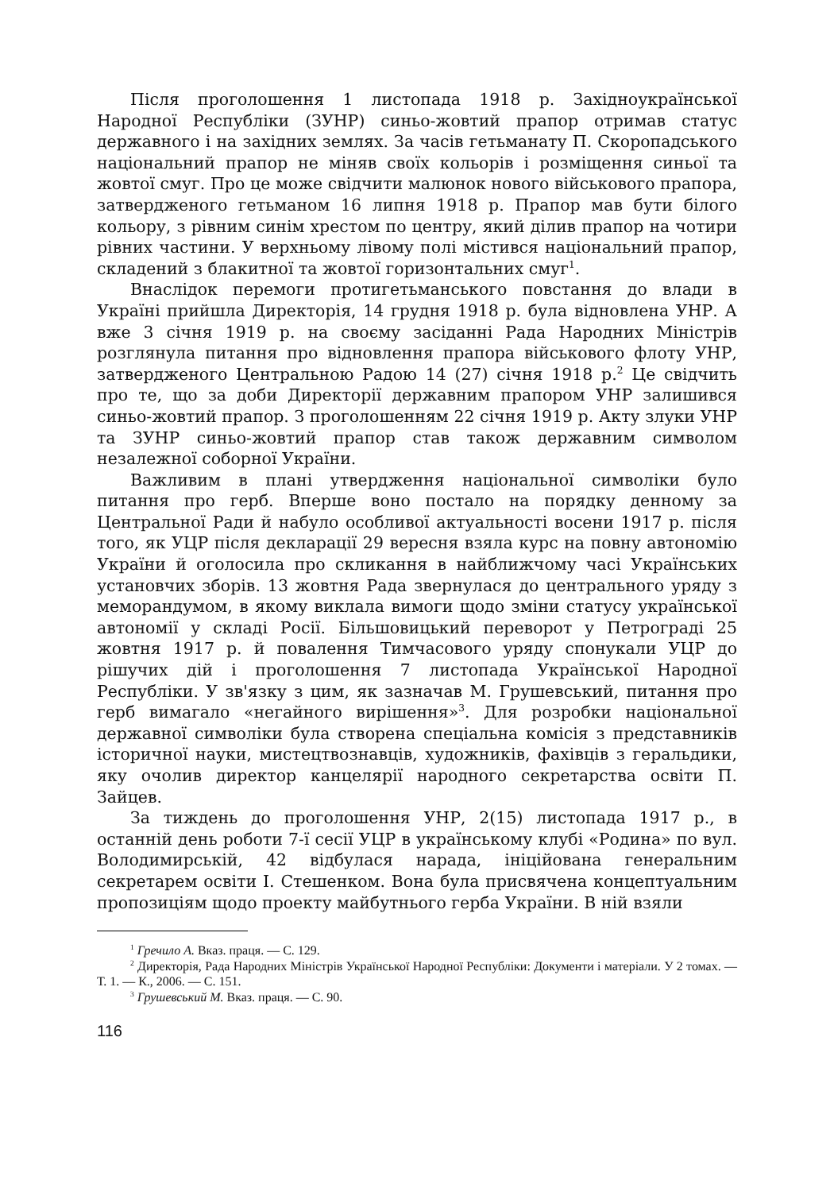Після проголошення 1 листопада 1918 р. Західноукраїнської Народної Республіки (ЗУНР) синьо-жовтий прапор отримав статус державного і на західних землях. За часів гетьманату П. Скоропадського національний прапор не міняв своїх кольорів і розміщення синьої та жовтої смуг. Про це може свідчити малюнок нового військового прапора, затвердженого гетьманом 16 липня 1918 р. Прапор мав бути білого кольору, з рівним синім хрестом по центру, який ділив прапор на чотири рівних частини. У верхньому лівому полі містився національний прапор, складений з блакитної та жовтої горизонтальних смуг<sup>1</sup>.
Внаслідок перемоги протигетьманського повстання до влади в Україні прийшла Директорія, 14 грудня 1918 р. була відновлена УНР. А вже 3 січня 1919 р. на своєму засіданні Рада Народних Міністрів розглянула питання про відновлення прапора військового флоту УНР, затвердженого Центральною Радою 14 (27) січня 1918 р.<sup>2</sup> Це свідчить про те, що за доби Директорії державним прапором УНР залишився синьо-жовтий прапор. З проголошенням 22 січня 1919 р. Акту злуки УНР та ЗУНР синьо-жовтий прапор став також державним символом незалежної соборної України.
Важливим в плані утвердження національної символіки було питання про герб. Вперше воно постало на порядку денному за Центральної Ради й набуло особливої актуальності восени 1917 р. після того, як УЦР після декларації 29 вересня взяла курс на повну автономію України й оголосила про скликання в найближчому часі Українських установчих зборів. 13 жовтня Рада звернулася до центрального уряду з меморандумом, в якому виклала вимоги щодо зміни статусу української автономії у складі Росії. Більшовицький переворот у Петрограді 25 жовтня 1917 р. й повалення Тимчасового уряду спонукали УЦР до рішучих дій і проголошення 7 листопада Української Народної Республіки. У зв'язку з цим, як зазначав М. Грушевський, питання про герб вимагало «негайного вирішення»<sup>3</sup>. Для розробки національної державної символіки була створена спеціальна комісія з представників історичної науки, мистецтвознавців, художників, фахівців з геральдики, яку очолив директор канцелярії народного секретарства освіти П. Зайцев.
За тиждень до проголошення УНР, 2(15) листопада 1917 р., в останній день роботи 7-ї сесії УЦР в українському клубі «Родина» по вул. Володимирській, 42 відбулася нарада, ініційована генеральним секретарем освіти І. Стешенком. Вона була присвячена концептуальним пропозиціям щодо проекту майбутнього герба України. В ній взяли
<sup>1</sup> Гречило А. Вказ. праця. — С. 129.
<sup>2</sup> Директорія, Рада Народних Міністрів Української Народної Республіки: Документи і матеріали. У 2 томах. — Т. 1. — К., 2006. — С. 151.
<sup>3</sup> Грушевський М. Вказ. праця. — С. 90.
116